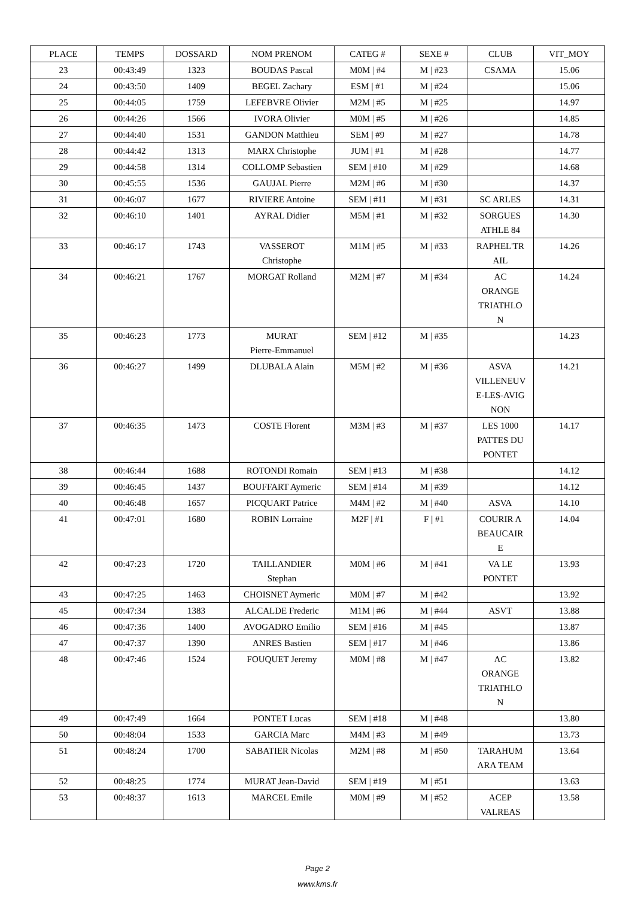| PLACE | TEMPS | DOSSARD | NOM PRENOM | CATEG # | SEXE # | CLUB | VIT_MOY |
| --- | --- | --- | --- | --- | --- | --- | --- |
| 23 | 00:43:49 | 1323 | BOUDAS Pascal | M0M / #4 | M / #23 | CSAMA | 15.06 |
| 24 | 00:43:50 | 1409 | BEGEL Zachary | ESM / #1 | M / #24 | | 15.06 |
| 25 | 00:44:05 | 1759 | LEFEBVRE Olivier | M2M / #5 | M / #25 | | 14.97 |
| 26 | 00:44:26 | 1566 | IVORA Olivier | M0M / #5 | M / #26 | | 14.85 |
| 27 | 00:44:40 | 1531 | GANDON Matthieu | SEM / #9 | M / #27 | | 14.78 |
| 28 | 00:44:42 | 1313 | MARX Christophe | JUM / #1 | M / #28 | | 14.77 |
| 29 | 00:44:58 | 1314 | COLLOMP Sebastien | SEM / #10 | M / #29 | | 14.68 |
| 30 | 00:45:55 | 1536 | GAUJAL Pierre | M2M / #6 | M / #30 | | 14.37 |
| 31 | 00:46:07 | 1677 | RIVIERE Antoine | SEM / #11 | M / #31 | SC ARLES | 14.31 |
| 32 | 00:46:10 | 1401 | AYRAL Didier | M5M / #1 | M / #32 | SORGUES ATHLE 84 | 14.30 |
| 33 | 00:46:17 | 1743 | VASSEROT Christophe | M1M / #5 | M / #33 | RAPHEL'TR AIL | 14.26 |
| 34 | 00:46:21 | 1767 | MORGAT Rolland | M2M / #7 | M / #34 | AC ORANGE TRIATHLO N | 14.24 |
| 35 | 00:46:23 | 1773 | MURAT Pierre-Emmanuel | SEM / #12 | M / #35 | | 14.23 |
| 36 | 00:46:27 | 1499 | DLUBALA Alain | M5M / #2 | M / #36 | ASVA VILLENEUV E-LES-AVIG NON | 14.21 |
| 37 | 00:46:35 | 1473 | COSTE Florent | M3M / #3 | M / #37 | LES 1000 PATTES DU PONTET | 14.17 |
| 38 | 00:46:44 | 1688 | ROTONDI Romain | SEM / #13 | M / #38 | | 14.12 |
| 39 | 00:46:45 | 1437 | BOUFFART Aymeric | SEM / #14 | M / #39 | | 14.12 |
| 40 | 00:46:48 | 1657 | PICQUART Patrice | M4M / #2 | M / #40 | ASVA | 14.10 |
| 41 | 00:47:01 | 1680 | ROBIN Lorraine | M2F / #1 | F / #1 | COURIR A BEAUCAIR E | 14.04 |
| 42 | 00:47:23 | 1720 | TAILLANDIER Stephan | M0M / #6 | M / #41 | VA LE PONTET | 13.93 |
| 43 | 00:47:25 | 1463 | CHOISNET Aymeric | M0M / #7 | M / #42 | | 13.92 |
| 45 | 00:47:34 | 1383 | ALCALDE Frederic | M1M / #6 | M / #44 | ASVT | 13.88 |
| 46 | 00:47:36 | 1400 | AVOGADRO Emilio | SEM / #16 | M / #45 | | 13.87 |
| 47 | 00:47:37 | 1390 | ANRES Bastien | SEM / #17 | M / #46 | | 13.86 |
| 48 | 00:47:46 | 1524 | FOUQUET Jeremy | M0M / #8 | M / #47 | AC ORANGE TRIATHLO N | 13.82 |
| 49 | 00:47:49 | 1664 | PONTET Lucas | SEM / #18 | M / #48 | | 13.80 |
| 50 | 00:48:04 | 1533 | GARCIA Marc | M4M / #3 | M / #49 | | 13.73 |
| 51 | 00:48:24 | 1700 | SABATIER Nicolas | M2M / #8 | M / #50 | TARAHUM ARA TEAM | 13.64 |
| 52 | 00:48:25 | 1774 | MURAT Jean-David | SEM / #19 | M / #51 | | 13.63 |
| 53 | 00:48:37 | 1613 | MARCEL Emile | M0M / #9 | M / #52 | ACEP VALREAS | 13.58 |
Page 2
www.kms.fr